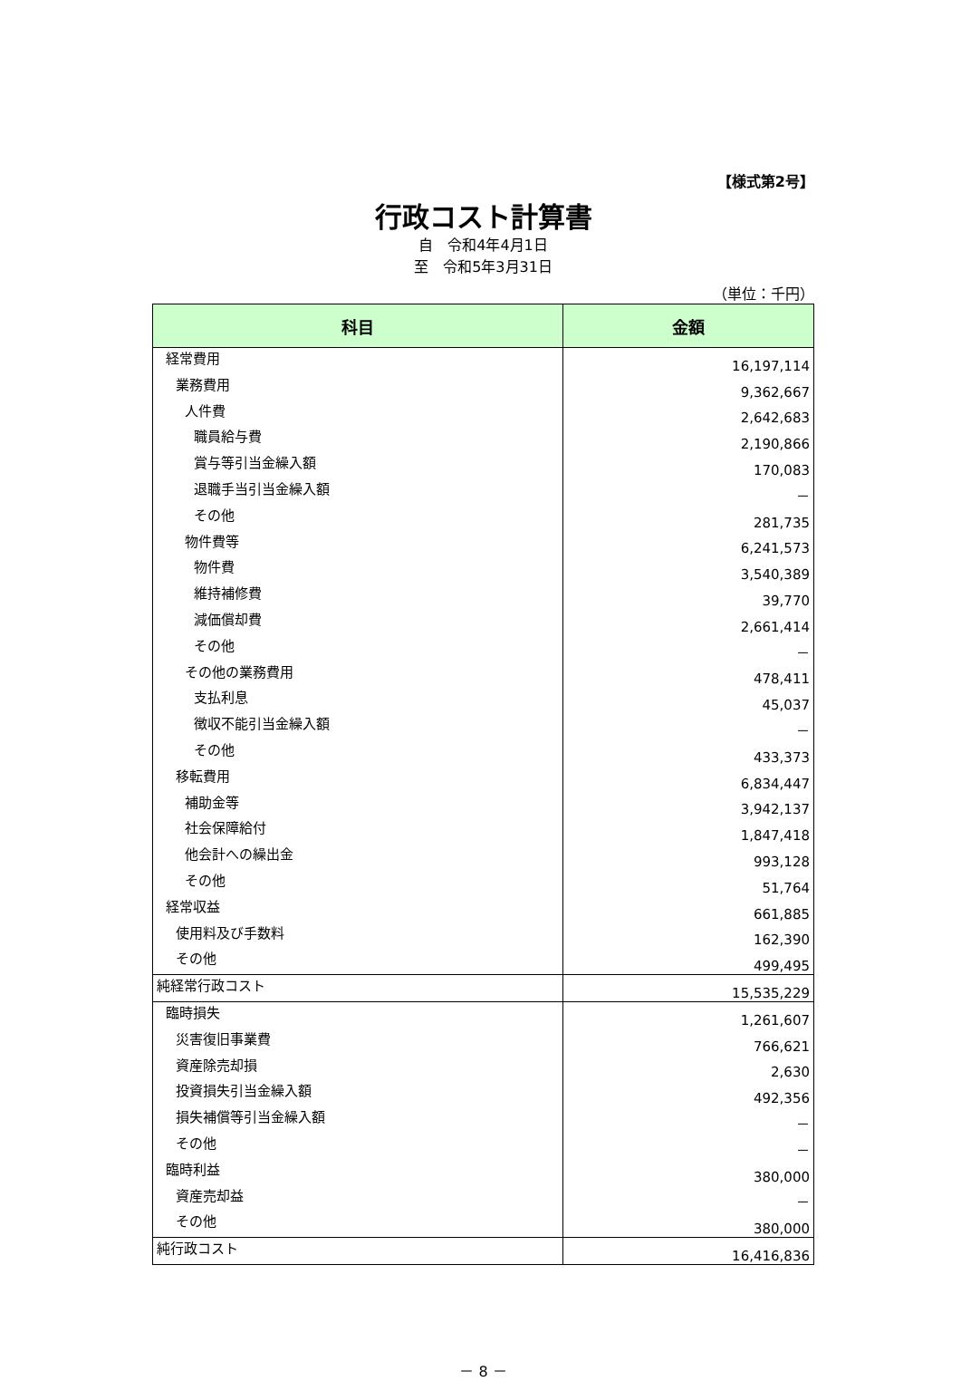【様式第2号】
行政コスト計算書
自　令和4年4月1日
至　令和5年3月31日
（単位：千円）
| 科目 | 金額 |
| --- | --- |
| 経常費用 | 16,197,114 |
| 業務費用 | 9,362,667 |
| 人件費 | 2,642,683 |
| 職員給与費 | 2,190,866 |
| 賞与等引当金繰入額 | 170,083 |
| 退職手当引当金繰入額 | － |
| その他 | 281,735 |
| 物件費等 | 6,241,573 |
| 物件費 | 3,540,389 |
| 維持補修費 | 39,770 |
| 減価償却費 | 2,661,414 |
| その他 | － |
| その他の業務費用 | 478,411 |
| 支払利息 | 45,037 |
| 徴収不能引当金繰入額 | － |
| その他 | 433,373 |
| 移転費用 | 6,834,447 |
| 補助金等 | 3,942,137 |
| 社会保障給付 | 1,847,418 |
| 他会計への繰出金 | 993,128 |
| その他 | 51,764 |
| 経常収益 | 661,885 |
| 使用料及び手数料 | 162,390 |
| その他 | 499,495 |
| 純経常行政コスト | 15,535,229 |
| 臨時損失 | 1,261,607 |
| 災害復旧事業費 | 766,621 |
| 資産除売却損 | 2,630 |
| 投資損失引当金繰入額 | 492,356 |
| 損失補償等引当金繰入額 | － |
| その他 | － |
| 臨時利益 | 380,000 |
| 資産売却益 | － |
| その他 | 380,000 |
| 純行政コスト | 16,416,836 |
－ 8 －